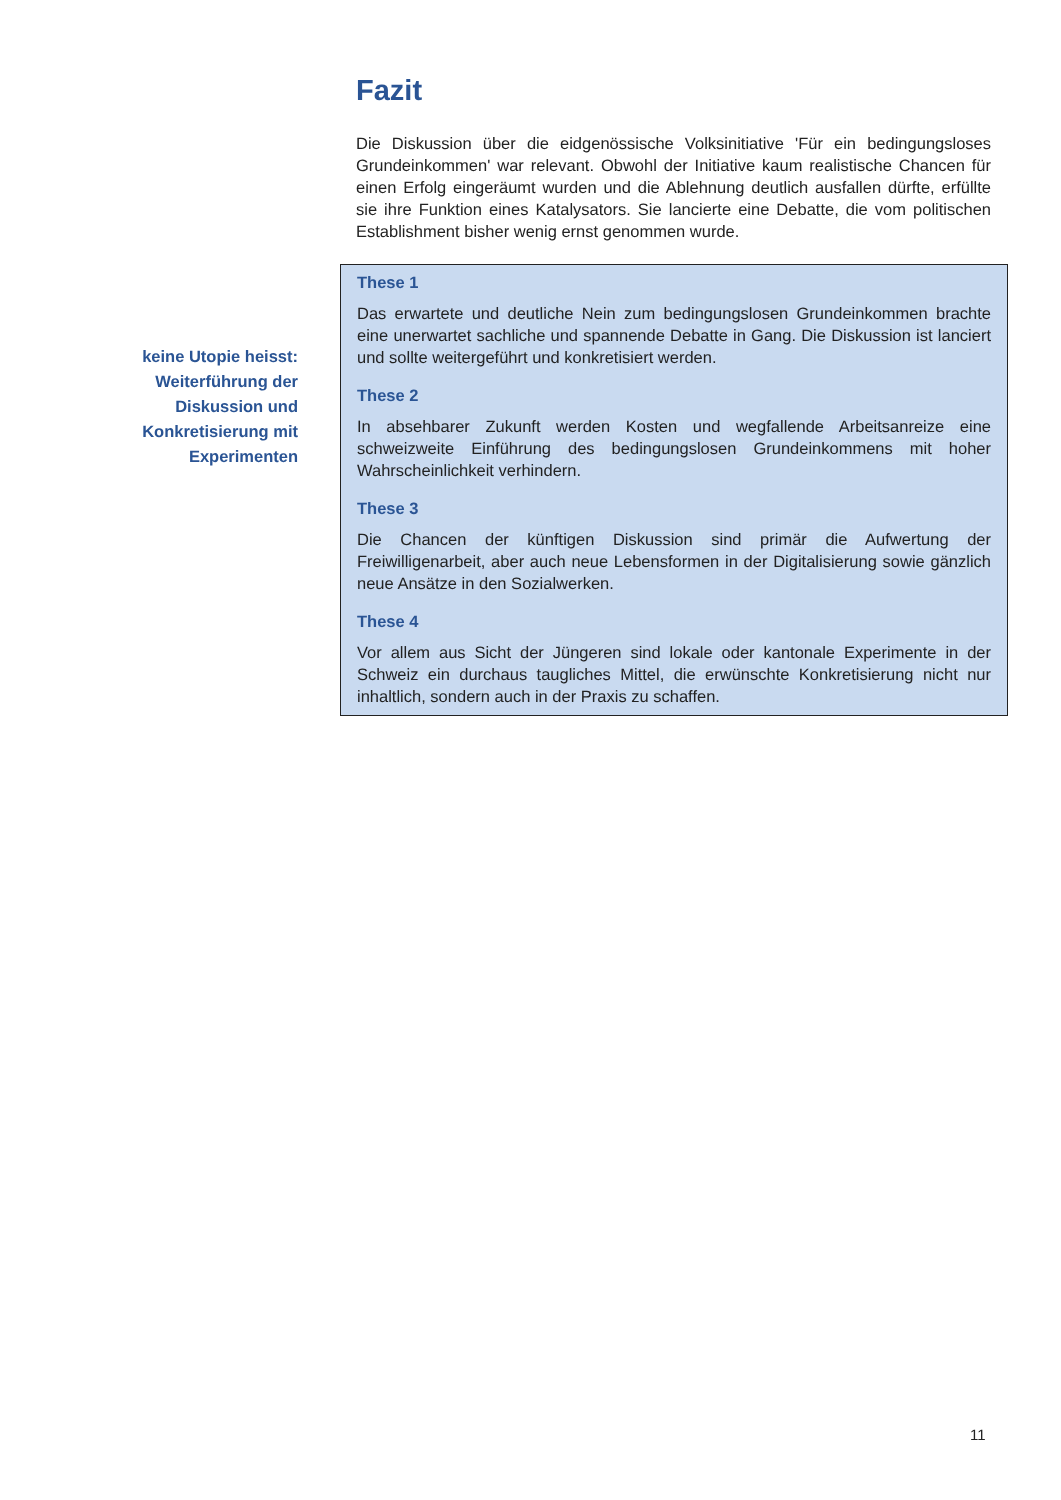Fazit
Die Diskussion über die eidgenössische Volksinitiative 'Für ein bedingungsloses Grundeinkommen' war relevant. Obwohl der Initiative kaum realistische Chancen für einen Erfolg eingeräumt wurden und die Ablehnung deutlich ausfallen dürfte, erfüllte sie ihre Funktion eines Katalysators. Sie lancierte eine Debatte, die vom politischen Establishment bisher wenig ernst genommen wurde.
keine Utopie heisst: Weiterführung der Diskussion und Konkretisierung mit Experimenten
These 1
Das erwartete und deutliche Nein zum bedingungslosen Grundeinkommen brachte eine unerwartet sachliche und spannende Debatte in Gang. Die Diskussion ist lanciert und sollte weitergeführt und konkretisiert werden.
These 2
In absehbarer Zukunft werden Kosten und wegfallende Arbeitsanreize eine schweizweite Einführung des bedingungslosen Grundeinkommens mit hoher Wahrscheinlichkeit verhindern.
These 3
Die Chancen der künftigen Diskussion sind primär die Aufwertung der Freiwilligenarbeit, aber auch neue Lebensformen in der Digitalisierung sowie gänzlich neue Ansätze in den Sozialwerken.
These 4
Vor allem aus Sicht der Jüngeren sind lokale oder kantonale Experimente in der Schweiz ein durchaus taugliches Mittel, die erwünschte Konkretisierung nicht nur inhaltlich, sondern auch in der Praxis zu schaffen.
11